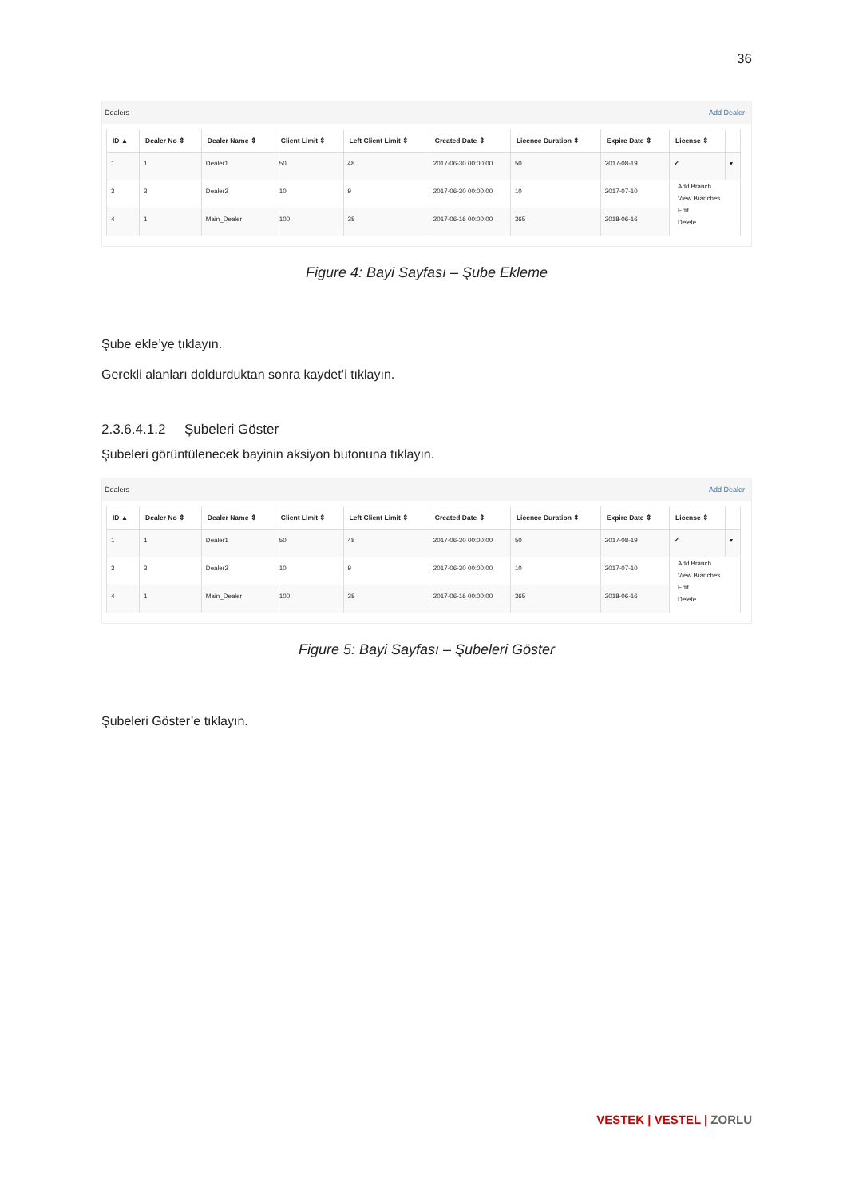36
Dealers Add Dealer
| ID ▲ | Dealer No ⇕ | Dealer Name ⇕ | Client Limit ⇕ | Left Client Limit ⇕ | Created Date ⇕ | Licence Duration ⇕ | Expire Date ⇕ | License ⇕ | |
| --- | --- | --- | --- | --- | --- | --- | --- | --- | --- |
| 1 | 1 | Dealer1 | 50 | 48 | 2017-06-30 00:00:00 | 50 | 2017-08-19 | ✔ | ▾ |
| 3 | 3 | Dealer2 | 10 | 9 | 2017-06-30 00:00:00 | 10 | 2017-07-10 | Add Branch View Branches Edit Delete | |
| 4 | 1 | Main_Dealer | 100 | 38 | 2017-06-16 00:00:00 | 365 | 2018-06-16 | | |
Figure 4: Bayi Sayfası – Şube Ekleme
Şube ekle’ye tıklayın.
Gerekli alanları doldurduktan sonra kaydet’i tıklayın.
2.3.6.4.1.2 Şubeleri Göster
Şubeleri görüntülenecek bayinin aksiyon butonuna tıklayın.
Dealers Add Dealer
| ID ▲ | Dealer No ⇕ | Dealer Name ⇕ | Client Limit ⇕ | Left Client Limit ⇕ | Created Date ⇕ | Licence Duration ⇕ | Expire Date ⇕ | License ⇕ | |
| --- | --- | --- | --- | --- | --- | --- | --- | --- | --- |
| 1 | 1 | Dealer1 | 50 | 48 | 2017-06-30 00:00:00 | 50 | 2017-08-19 | ✔ | ▾ |
| 3 | 3 | Dealer2 | 10 | 9 | 2017-06-30 00:00:00 | 10 | 2017-07-10 | Add Branch View Branches Edit Delete | |
| 4 | 1 | Main_Dealer | 100 | 38 | 2017-06-16 00:00:00 | 365 | 2018-06-16 | | |
Figure 5: Bayi Sayfası – Şubeleri Göster
Şubeleri Göster’e tıklayın.
VESTEK | VESTEL | ZORLU